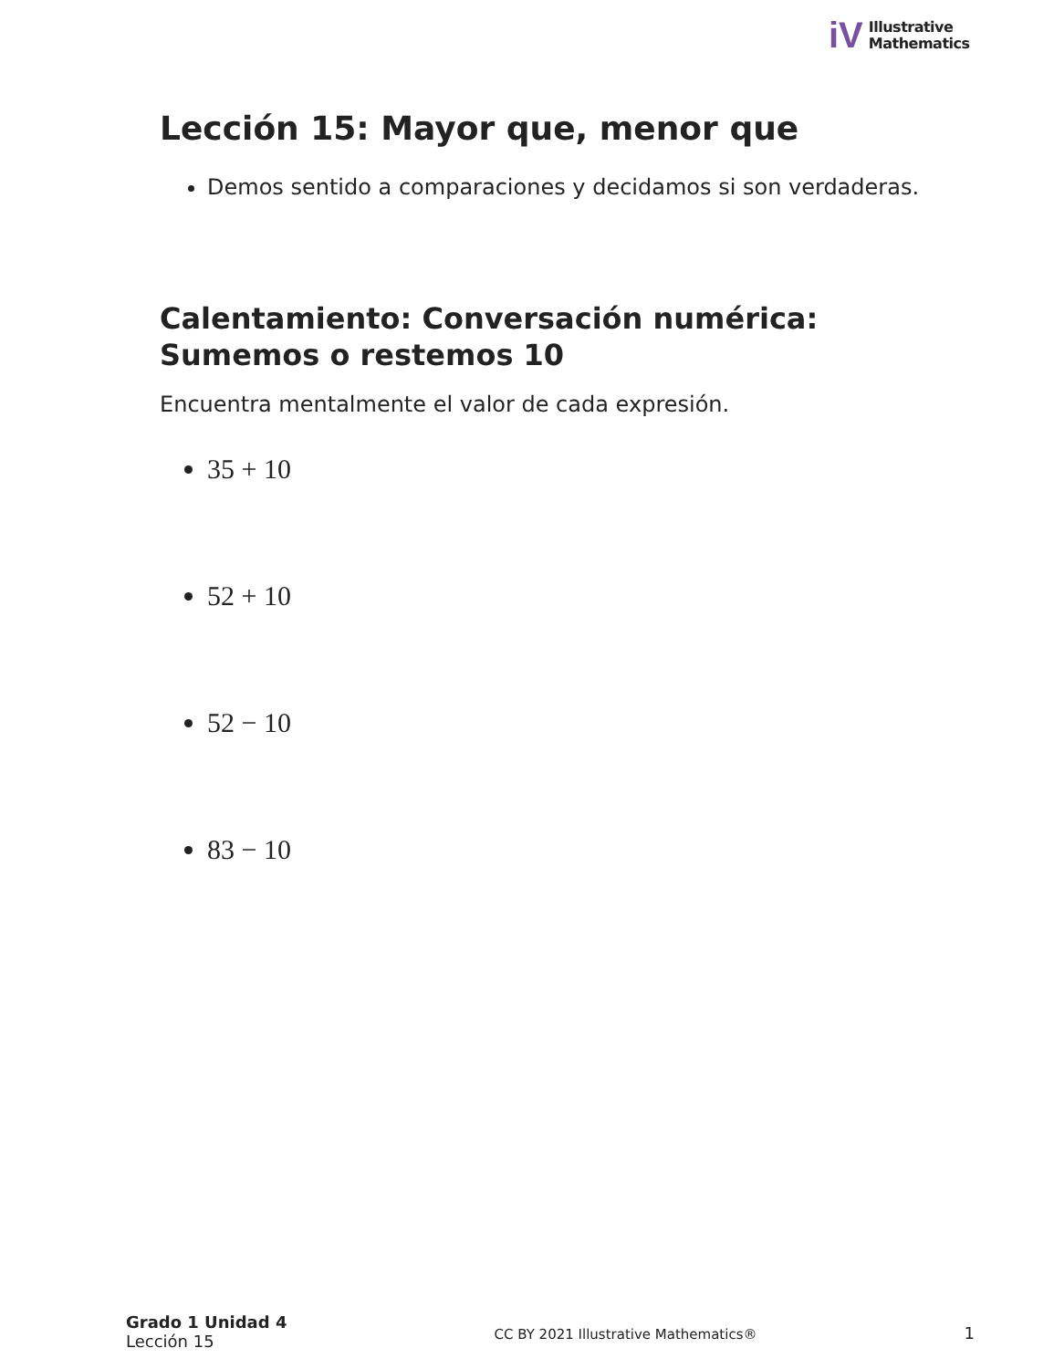iV
Illustrative
Mathematics
Lección 15: Mayor que, menor que
Demos sentido a comparaciones y decidamos si son verdaderas.
Calentamiento: Conversación numérica:
Sumemos o restemos 10
Encuentra mentalmente el valor de cada expresión.
35 + 10
52 + 10
52 − 10
83 − 10
Grado 1 Unidad 4
Lección 15
CC BY 2021 Illustrative Mathematics®
1